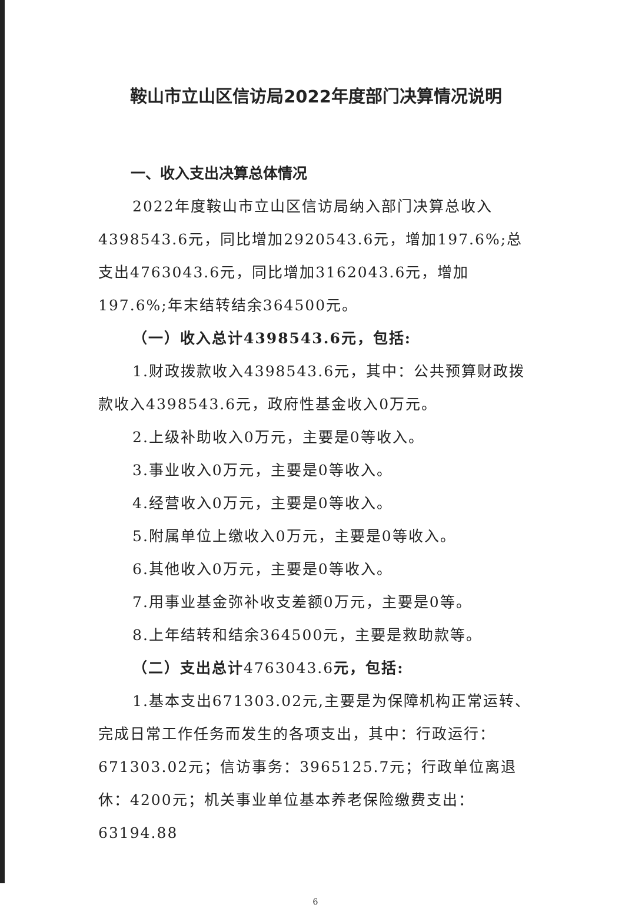鞍山市立山区信访局2022年度部门决算情况说明
一、收入支出决算总体情况
2022年度鞍山市立山区信访局纳入部门决算总收入4398543.6元，同比增加2920543.6元，增加197.6%;总支出4763043.6元，同比增加3162043.6元，增加197.6%;年末结转结余364500元。
（一）收入总计4398543.6元，包括:
1.财政拨款收入4398543.6元，其中：公共预算财政拨款收入4398543.6元，政府性基金收入0万元。
2.上级补助收入0万元，主要是0等收入。
3.事业收入0万元，主要是0等收入。
4.经营收入0万元，主要是0等收入。
5.附属单位上缴收入0万元，主要是0等收入。
6.其他收入0万元，主要是0等收入。
7.用事业基金弥补收支差额0万元，主要是0等。
8.上年结转和结余364500元，主要是救助款等。
（二）支出总计4763043.6元，包括:
1.基本支出671303.02元,主要是为保障机构正常运转、完成日常工作任务而发生的各项支出，其中：行政运行：671303.02元；信访事务：3965125.7元；行政单位离退休：4200元；机关事业单位基本养老保险缴费支出：63194.88
6